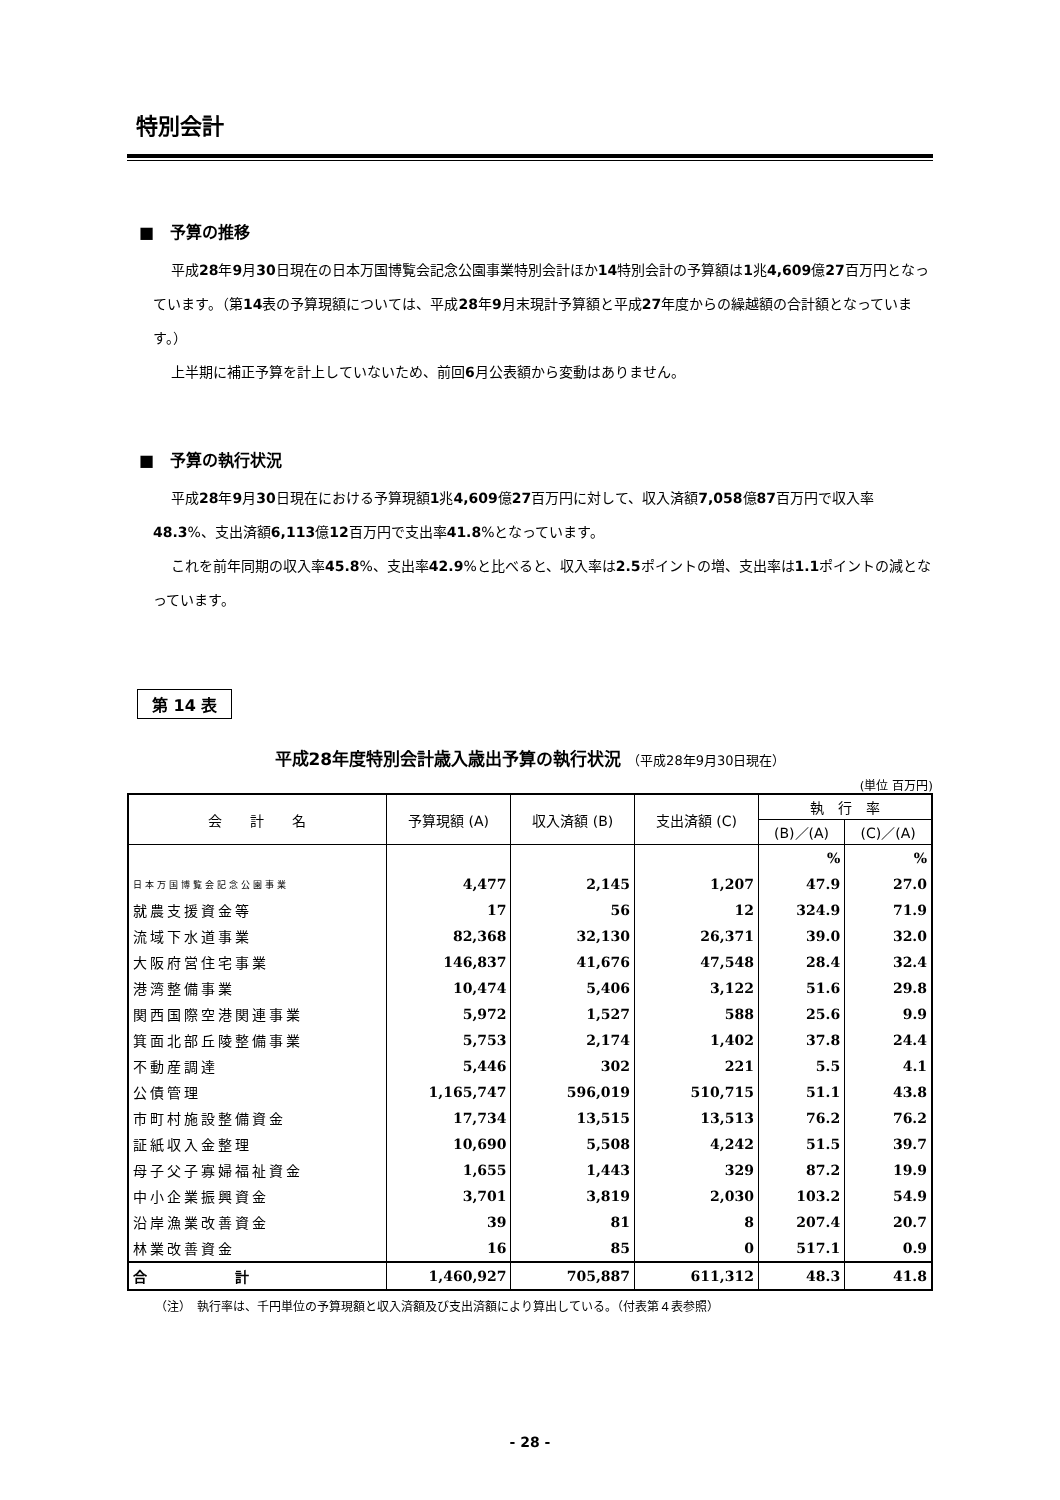特別会計
■　予算の推移
平成28年9月30日現在の日本万国博覧会記念公園事業特別会計ほか14特別会計の予算額は1兆4,609億27百万円となっています。（第14表の予算現額については、平成28年9月末現計予算額と平成27年度からの繰越額の合計額となっています。）
上半期に補正予算を計上していないため、前回6月公表額から変動はありません。
■　予算の執行状況
平成28年9月30日現在における予算現額1兆4,609億27百万円に対して、収入済額7,058億87百万円で収入率48.3%、支出済額6,113億12百万円で支出率41.8%となっています。
これを前年同期の収入率45.8%、支出率42.9%と比べると、収入率は2.5ポイントの増、支出率は1.1ポイントの減となっています。
第 14 表
平成28年度特別会計歳入歳出予算の執行状況 （平成28年9月30日現在）
(単位 百万円)
| 会 計 名 | 予算現額 (A) | 収入済額 (B) | 支出済額 (C) | 執 行 率 | |
| --- | --- | --- | --- | --- | --- |
| | | | | (B)／(A) | (C)／(A) |
| | | | | % | % |
| 日本万国博覧会記念公園事業 | 4,477 | 2,145 | 1,207 | 47.9 | 27.0 |
| 就農支援資金等 | 17 | 56 | 12 | 324.9 | 71.9 |
| 流域下水道事業 | 82,368 | 32,130 | 26,371 | 39.0 | 32.0 |
| 大阪府営住宅事業 | 146,837 | 41,676 | 47,548 | 28.4 | 32.4 |
| 港湾整備事業 | 10,474 | 5,406 | 3,122 | 51.6 | 29.8 |
| 関西国際空港関連事業 | 5,972 | 1,527 | 588 | 25.6 | 9.9 |
| 箕面北部丘陵整備事業 | 5,753 | 2,174 | 1,402 | 37.8 | 24.4 |
| 不動産調達 | 5,446 | 302 | 221 | 5.5 | 4.1 |
| 公債管理 | 1,165,747 | 596,019 | 510,715 | 51.1 | 43.8 |
| 市町村施設整備資金 | 17,734 | 13,515 | 13,513 | 76.2 | 76.2 |
| 証紙収入金整理 | 10,690 | 5,508 | 4,242 | 51.5 | 39.7 |
| 母子父子寡婦福祉資金 | 1,655 | 1,443 | 329 | 87.2 | 19.9 |
| 中小企業振興資金 | 3,701 | 3,819 | 2,030 | 103.2 | 54.9 |
| 沿岸漁業改善資金 | 39 | 81 | 8 | 207.4 | 20.7 |
| 林業改善資金 | 16 | 85 | 0 | 517.1 | 0.9 |
| 合 計 | 1,460,927 | 705,887 | 611,312 | 48.3 | 41.8 |
（注）　執行率は、千円単位の予算現額と収入済額及び支出済額により算出している。（付表第４表参照）
- 28 -